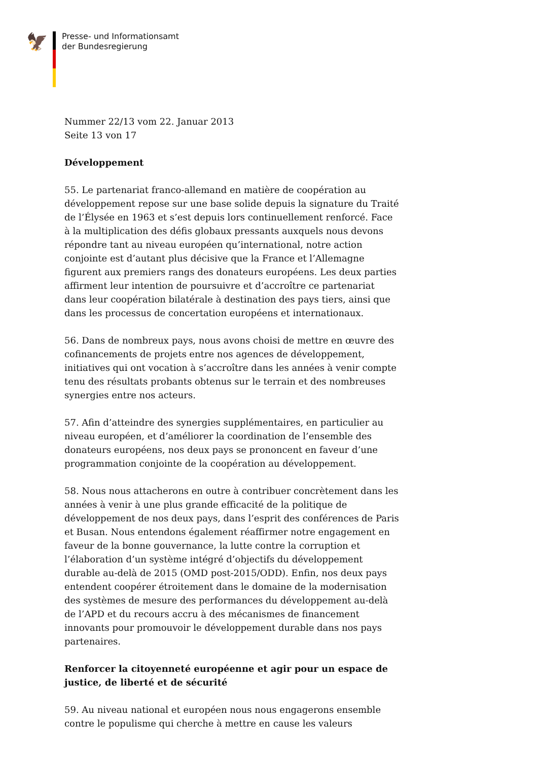🦅
Presse- und Informationsamt
der Bundesregierung
Nummer 22/13 vom 22. Januar 2013
Seite 13 von 17
Développement
55. Le partenariat franco-allemand en matière de coopération au développement repose sur une base solide depuis la signature du Traité de l’Élysée en 1963 et s’est depuis lors continuellement renforcé. Face à la multiplication des défis globaux pressants auxquels nous devons répondre tant au niveau européen qu’international, notre action conjointe est d’autant plus décisive que la France et l’Allemagne figurent aux premiers rangs des donateurs européens. Les deux parties affirment leur intention de poursuivre et d’accroître ce partenariat dans leur coopération bilatérale à destination des pays tiers, ainsi que dans les processus de concertation européens et internationaux.
56. Dans de nombreux pays, nous avons choisi de mettre en œuvre des cofinancements de projets entre nos agences de développement, initiatives qui ont vocation à s’accroître dans les années à venir compte tenu des résultats probants obtenus sur le terrain et des nombreuses synergies entre nos acteurs.
57. Afin d’atteindre des synergies supplémentaires, en particulier au niveau européen, et d’améliorer la coordination de l’ensemble des donateurs européens, nos deux pays se prononcent en faveur d’une programmation conjointe de la coopération au développement.
58. Nous nous attacherons en outre à contribuer concrètement dans les années à venir à une plus grande efficacité de la politique de développement de nos deux pays, dans l’esprit des conférences de Paris et Busan. Nous entendons également réaffirmer notre engagement en faveur de la bonne gouvernance, la lutte contre la corruption et l’élaboration d’un système intégré d’objectifs du développement durable au-delà de 2015 (OMD post-2015/ODD). Enfin, nos deux pays entendent coopérer étroitement dans le domaine de la modernisation des systèmes de mesure des performances du développement au-delà de l’APD et du recours accru à des mécanismes de financement innovants pour promouvoir le développement durable dans nos pays partenaires.
Renforcer la citoyenneté européenne et agir pour un espace de justice, de liberté et de sécurité
59. Au niveau national et européen nous nous engagerons ensemble contre le populisme qui cherche à mettre en cause les valeurs